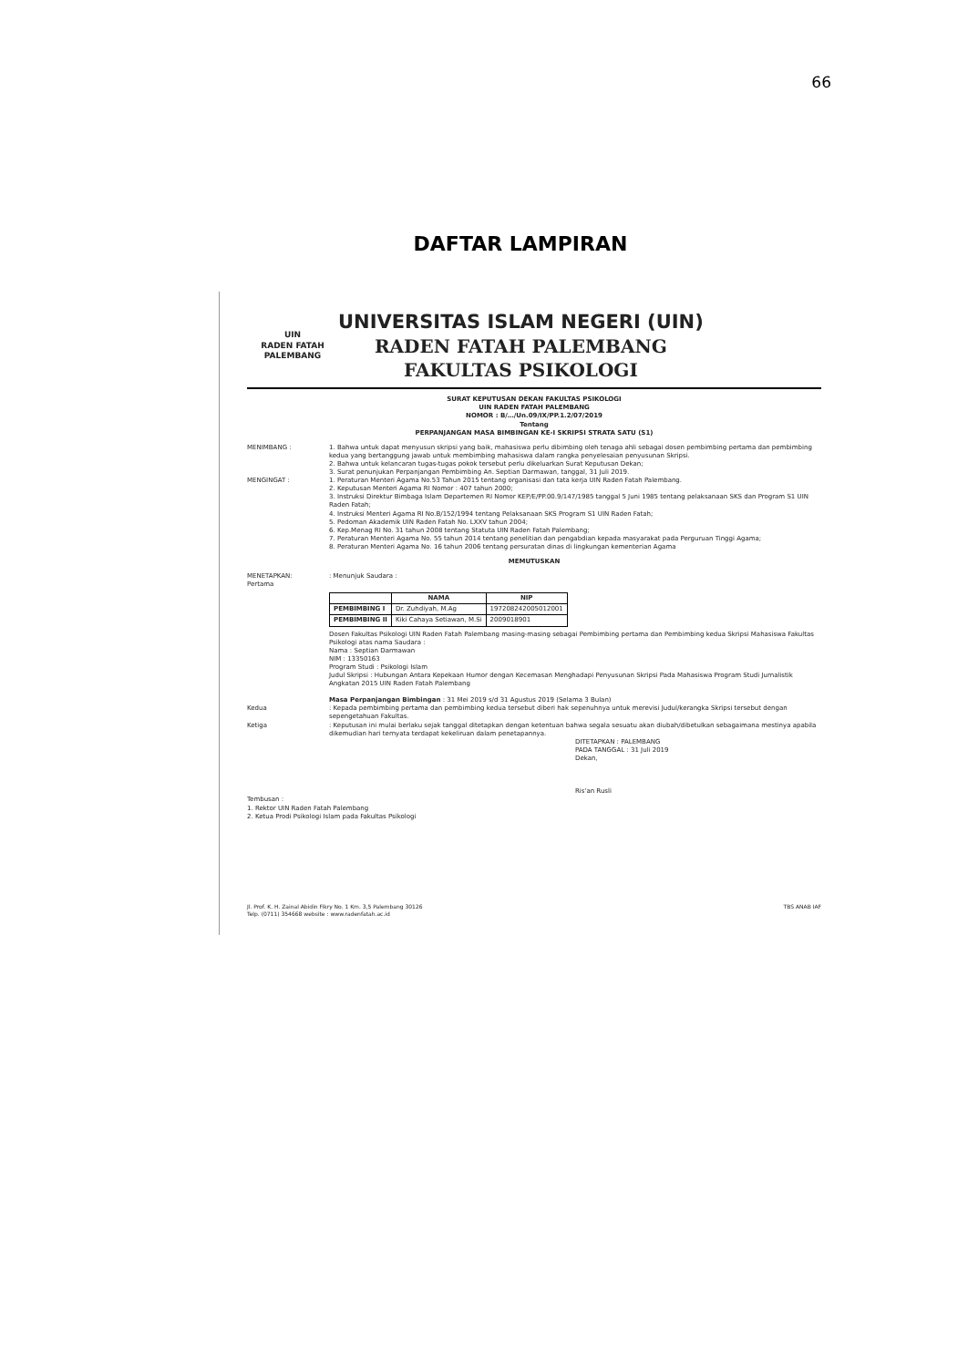66
DAFTAR LAMPIRAN
UIN
RADEN FATAH
PALEMBANG
UNIVERSITAS ISLAM NEGERI (UIN)
RADEN FATAH PALEMBANG
FAKULTAS PSIKOLOGI
SURAT KEPUTUSAN DEKAN FAKULTAS PSIKOLOGI
UIN RADEN FATAH PALEMBANG
NOMOR : B/…/Un.09/IX/PP.1.2/07/2019
Tentang
PERPANJANGAN MASA BIMBINGAN KE-I SKRIPSI STRATA SATU (S1)
MENIMBANG : 1. Bahwa untuk dapat menyusun skripsi yang baik, mahasiswa perlu dibimbing oleh tenaga ahli sebagai dosen pembimbing pertama dan pembimbing kedua yang bertanggung jawab untuk membimbing mahasiswa dalam rangka penyelesaian penyusunan Skripsi.
2. Bahwa untuk kelancaran tugas-tugas pokok tersebut perlu dikeluarkan Surat Keputusan Dekan;
3. Surat penunjukan Perpanjangan Pembimbing An. Septian Darmawan, tanggal, 31 Juli 2019.
MENGINGAT : 1. Peraturan Menteri Agama No.53 Tahun 2015 tentang organisasi dan tata kerja UIN Raden Fatah Palembang.
2. Keputusan Menteri Agama RI Nomor : 407 tahun 2000;
3. Instruksi Direktur Bimbaga Islam Departemen RI Nomor KEP/E/PP.00.9/147/1985 tanggal 5 Juni 1985 tentang pelaksanaan SKS dan Program S1 UIN Raden Fatah;
4. Instruksi Menteri Agama RI No.B/152/1994 tentang Pelaksanaan SKS Program S1 UIN Raden Fatah;
5. Pedoman Akademik UIN Raden Fatah No. LXXV tahun 2004;
6. Kep.Menag RI No. 31 tahun 2008 tentang Statuta UIN Raden Fatah Palembang;
7. Peraturan Menteri Agama No. 55 tahun 2014 tentang penelitian dan pengabdian kepada masyarakat pada Perguruan Tinggi Agama;
8. Peraturan Menteri Agama No. 16 tahun 2006 tentang persuratan dinas di lingkungan kementerian Agama
MEMUTUSKAN
MENETAPKAN:
Pertama
: Menunjuk Saudara :
| | NAMA | NIP |
| --- | --- | --- |
| PEMBIMBING I | Dr. Zuhdiyah, M.Ag | 197208242005012001 |
| PEMBIMBING II | Kiki Cahaya Setiawan, M.Si | 2009018901 |
Dosen Fakultas Psikologi UIN Raden Fatah Palembang masing-masing sebagai Pembimbing pertama dan Pembimbing kedua Skripsi Mahasiswa Fakultas Psikologi atas nama Saudara :
Nama : Septian Darmawan
NIM : 13350163
Program Studi : Psikologi Islam
Judul Skripsi : Hubungan Antara Kepekaan Humor dengan Kecemasan Menghadapi Penyusunan Skripsi Pada Mahasiswa Program Studi Jurnalistik Angkatan 2015 UIN Raden Fatah Palembang
Masa Perpanjangan Bimbingan : 31 Mei 2019 s/d 31 Agustus 2019 (Selama 3 Bulan)
Kedua : Kepada pembimbing pertama dan pembimbing kedua tersebut diberi hak sepenuhnya untuk merevisi Judul/kerangka Skripsi tersebut dengan sepengetahuan Fakultas.
Ketiga : Keputusan ini mulai berlaku sejak tanggal ditetapkan dengan ketentuan bahwa segala sesuatu akan diubah/dibetulkan sebagaimana mestinya apabila dikemudian hari ternyata terdapat kekeliruan dalam penetapannya.
DITETAPKAN : PALEMBANG
PADA TANGGAL : 31 Juli 2019
Dekan,
Ris'an Rusli
Tembusan :
1. Rektor UIN Raden Fatah Palembang
2. Ketua Prodi Psikologi Islam pada Fakultas Psikologi
Jl. Prof. K. H. Zainal Abidin Fikry No. 1 Km. 3,5 Palembang 30126
Telp. (0711) 354668 website : www.radenfatah.ac.id
TBS ANAB IAF